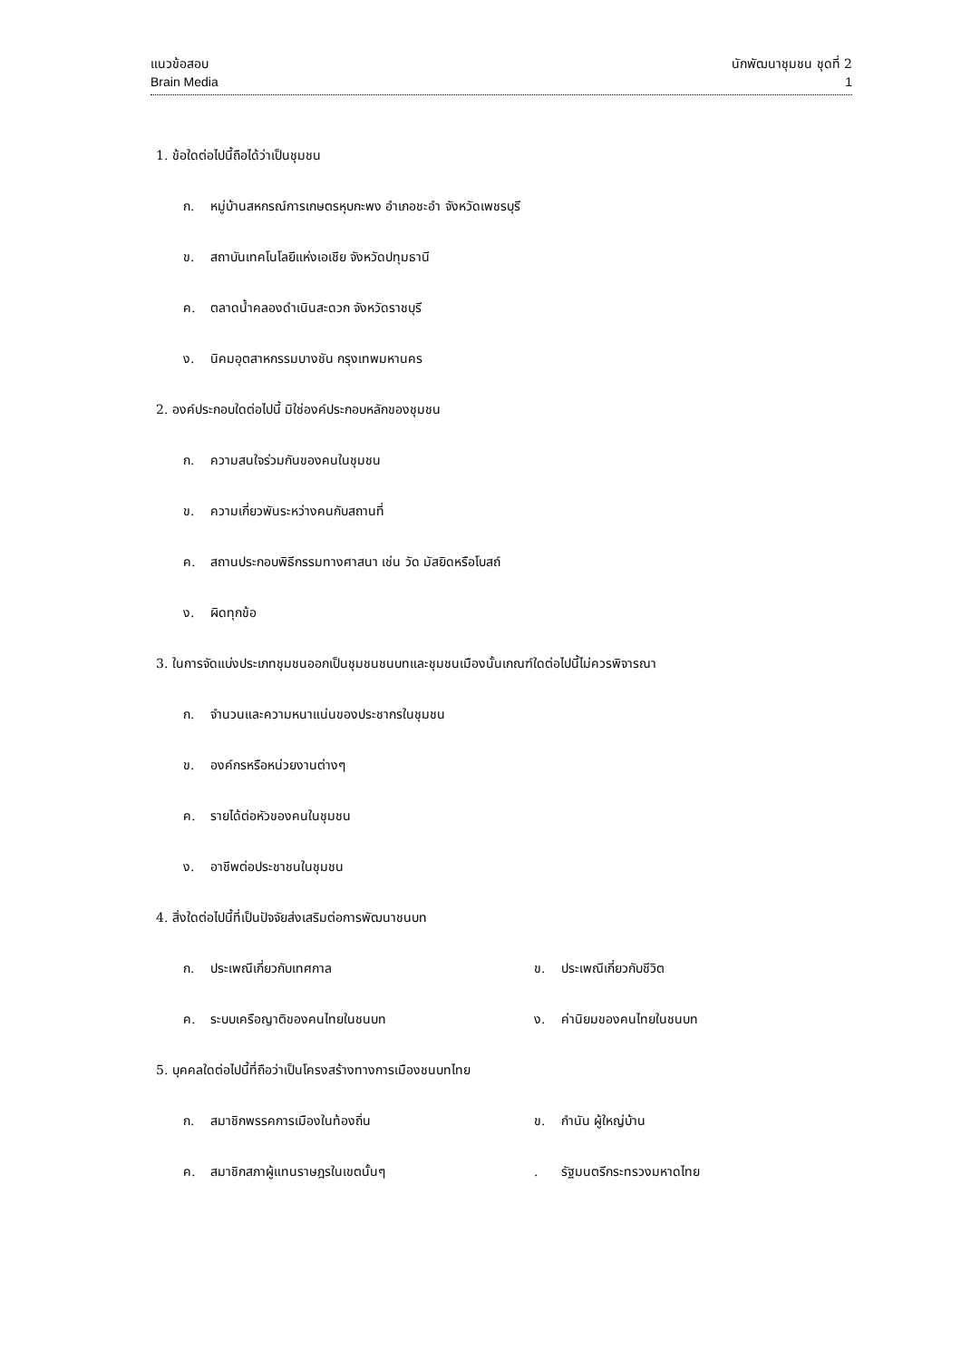แนวข้อสอบ
Brain Media
นักพัฒนาชุมชน ชุดที่ 2
1
1. ข้อใดต่อไปนี้ถือได้ว่าเป็นชุมชน
ก. หมู่บ้านสหกรณ์การเกษตรหุบกะพง อำเภอชะอำ จังหวัดเพชรบุรี
ข. สถาบันเทคโนโลยีแห่งเอเชีย จังหวัดปทุมธานี
ค. ตลาดน้ำคลองดำเนินสะดวก จังหวัดราชบุรี
ง. นิคมอุตสาหกรรมบางชัน กรุงเทพมหานคร
2. องค์ประกอบใดต่อไปนี้ มิใช่องค์ประกอบหลักของชุมชน
ก. ความสนใจร่วมกันของคนในชุมชน
ข. ความเกี่ยวพันระหว่างคนกับสถานที่
ค. สถานประกอบพิธีกรรมทางศาสนา เช่น วัด มัสยิดหรือโบสถ์
ง. ผิดทุกข้อ
3. ในการจัดแบ่งประเภทชุมชนออกเป็นชุมชนชนบทและชุมชนเมืองนั้นเกณฑ์ใดต่อไปนี้ไม่ควรพิจารณา
ก. จำนวนและความหนาแน่นของประชากรในชุมชน
ข. องค์กรหรือหน่วยงานต่างๆ
ค. รายได้ต่อหัวของคนในชุมชน
ง. อาชีพต่อประชาชนในชุมชน
4. สิ่งใดต่อไปนี้ที่เป็นปัจจัยส่งเสริมต่อการพัฒนาชนบท
ก. ประเพณีเกี่ยวกับเทศกาล ข. ประเพณีเกี่ยวกับชีวิต
ค. ระบบเครือญาติของคนไทยในชนบท ง. ค่านิยมของคนไทยในชนบท
5. บุคคลใดต่อไปนี้ที่ถือว่าเป็นโครงสร้างทางการเมืองชนบทไทย
ก. สมาชิกพรรคการเมืองในท้องถิ่น ข. กำนัน ผู้ใหญ่บ้าน
ค. สมาชิกสภาผู้แทนราษฎรในเขตนั้นๆ . รัฐมนตรีกระทรวงมหาดไทย